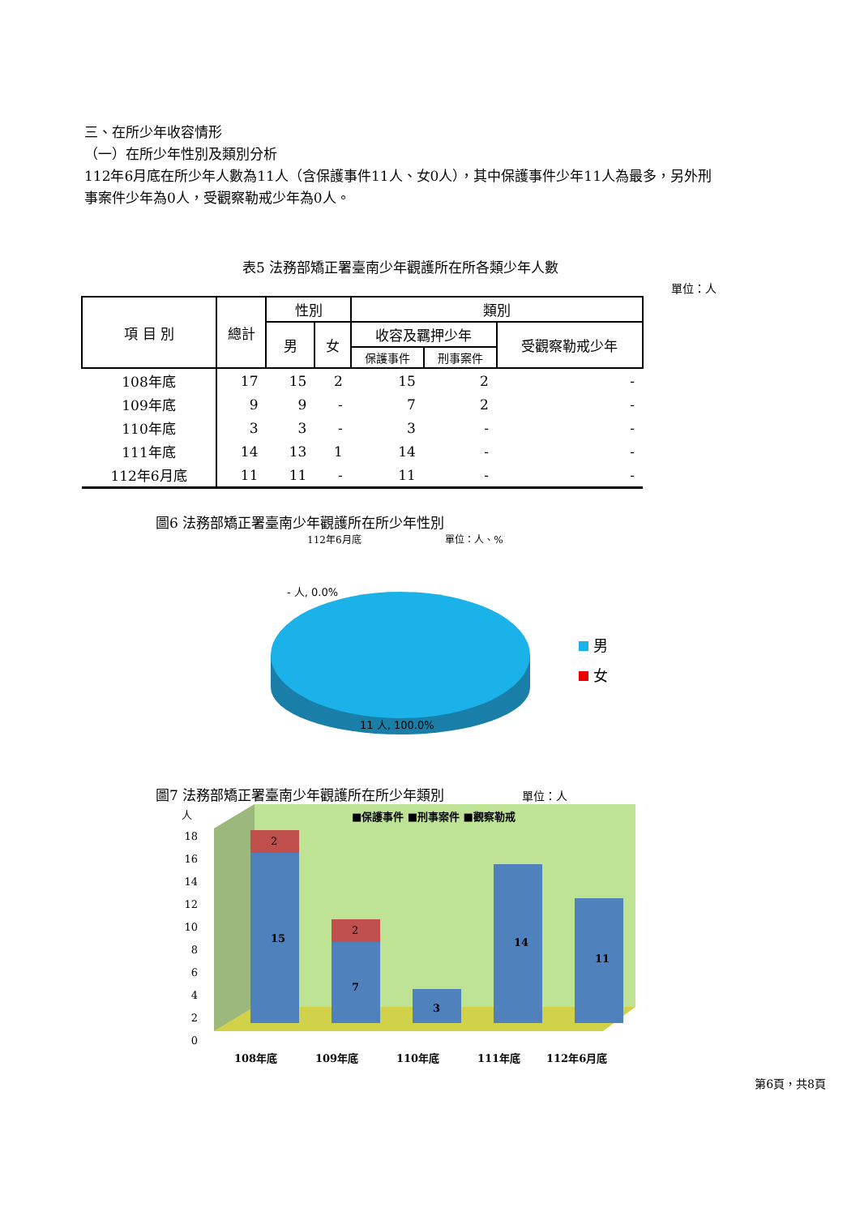三、在所少年收容情形
（一）在所少年性別及類別分析
112年6月底在所少年人數為11人（含保護事件11人、女0人），其中保護事件少年11人為最多，另外刑事案件少年為0人，受觀察勒戒少年為0人。
表5 法務部矯正署臺南少年觀護所在所各類少年人數
單位：人
| 項 目 別 | 總計 | 性別 | | 類別 | | |
| --- | --- | --- | --- | --- | --- | --- |
| | | 男 | 女 | 收容及羈押少年 | | 受觀察勒戒少年 |
| | | | | 保護事件 | 刑事案件 | |
| 108年底 | 17 | 15 | 2 | 15 | 2 | - |
| 109年底 | 9 | 9 | - | 7 | 2 | - |
| 110年底 | 3 | 3 | - | 3 | - | - |
| 111年底 | 14 | 13 | 1 | 14 | - | - |
| 112年6月底 | 11 | 11 | - | 11 | - | - |
圖6 法務部矯正署臺南少年觀護所在所少年性別
112年6月底 單位：人、%
- 人, 0.0%
11 人, 100.0%
男
女
圖7 法務部矯正署臺南少年觀護所在所少年類別 單位：人
人
18
16
14
12
10
8
6
4
2
0
■保護事件 ■刑事案件 ■觀察勒戒
15
2
7
2
3
14
11
108年底
109年底
110年底
111年底
112年6月底
第6頁，共8頁